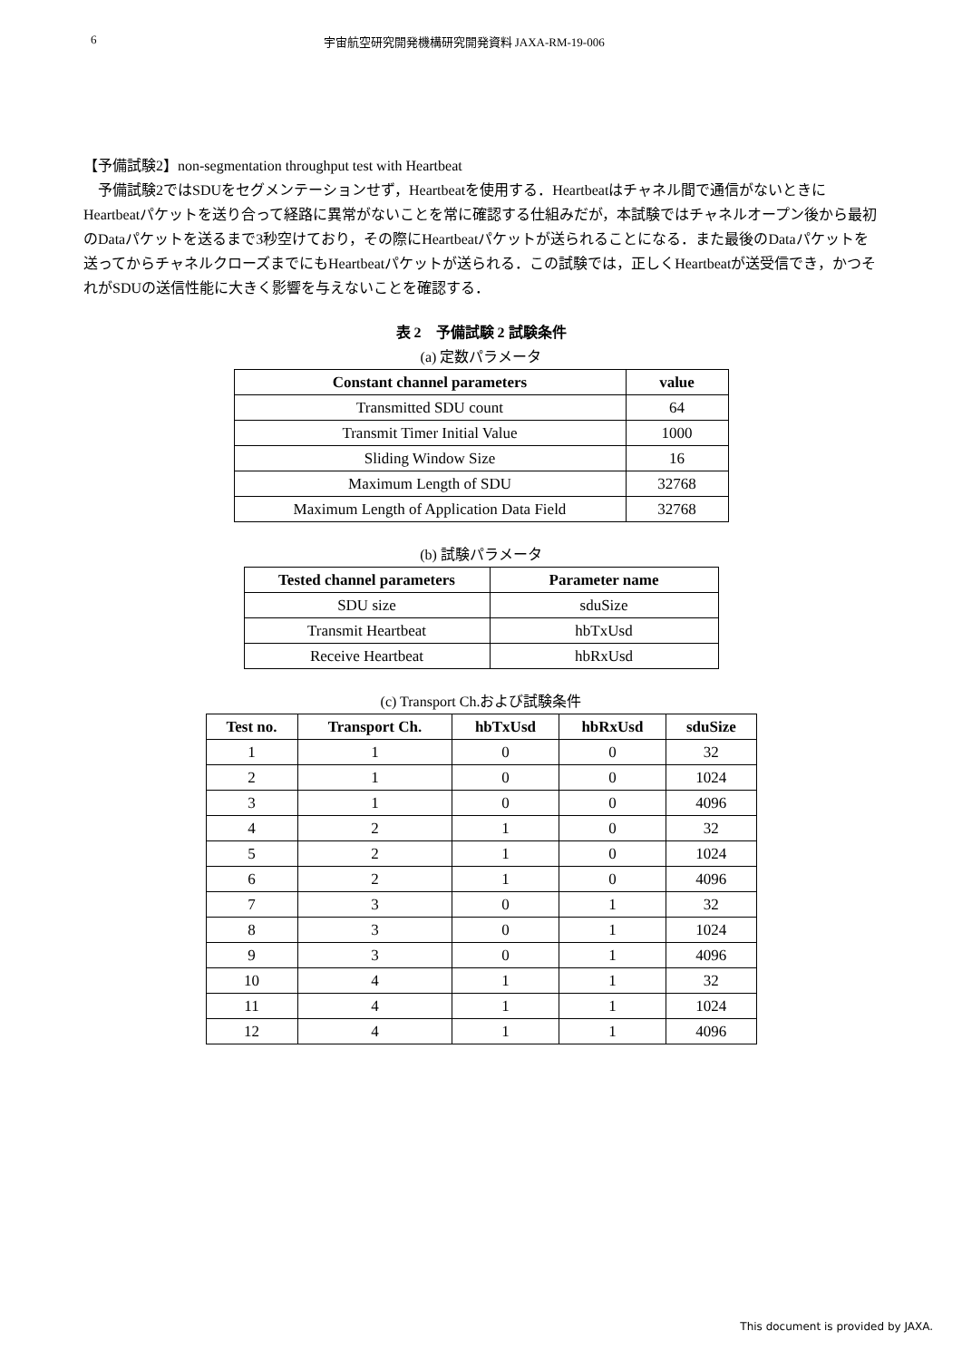6 宇宙航空研究開発機構研究開発資料 JAXA-RM-19-006
【予備試験2】non-segmentation throughput test with Heartbeat
　予備試験2ではSDUをセグメンテーションせず，Heartbeatを使用する．Heartbeatはチャネル間で通信がないときにHeartbeatパケットを送り合って経路に異常がないことを常に確認する仕組みだが，本試験ではチャネルオープン後から最初のDataパケットを送るまで3秒空けており，その際にHeartbeatパケットが送られることになる．また最後のDataパケットを送ってからチャネルクローズまでにもHeartbeatパケットが送られる．この試験では，正しくHeartbeatが送受信でき，かつそれがSDUの送信性能に大きく影響を与えないことを確認する．
表 2　予備試験 2 試験条件
(a) 定数パラメータ
| Constant channel parameters | value |
| --- | --- |
| Transmitted SDU count | 64 |
| Transmit Timer Initial Value | 1000 |
| Sliding Window Size | 16 |
| Maximum Length of SDU | 32768 |
| Maximum Length of Application Data Field | 32768 |
(b) 試験パラメータ
| Tested channel parameters | Parameter name |
| --- | --- |
| SDU size | sduSize |
| Transmit Heartbeat | hbTxUsd |
| Receive Heartbeat | hbRxUsd |
(c) Transport Ch.および試験条件
| Test no. | Transport Ch. | hbTxUsd | hbRxUsd | sduSize |
| --- | --- | --- | --- | --- |
| 1 | 1 | 0 | 0 | 32 |
| 2 | 1 | 0 | 0 | 1024 |
| 3 | 1 | 0 | 0 | 4096 |
| 4 | 2 | 1 | 0 | 32 |
| 5 | 2 | 1 | 0 | 1024 |
| 6 | 2 | 1 | 0 | 4096 |
| 7 | 3 | 0 | 1 | 32 |
| 8 | 3 | 0 | 1 | 1024 |
| 9 | 3 | 0 | 1 | 4096 |
| 10 | 4 | 1 | 1 | 32 |
| 11 | 4 | 1 | 1 | 1024 |
| 12 | 4 | 1 | 1 | 4096 |
This document is provided by JAXA.